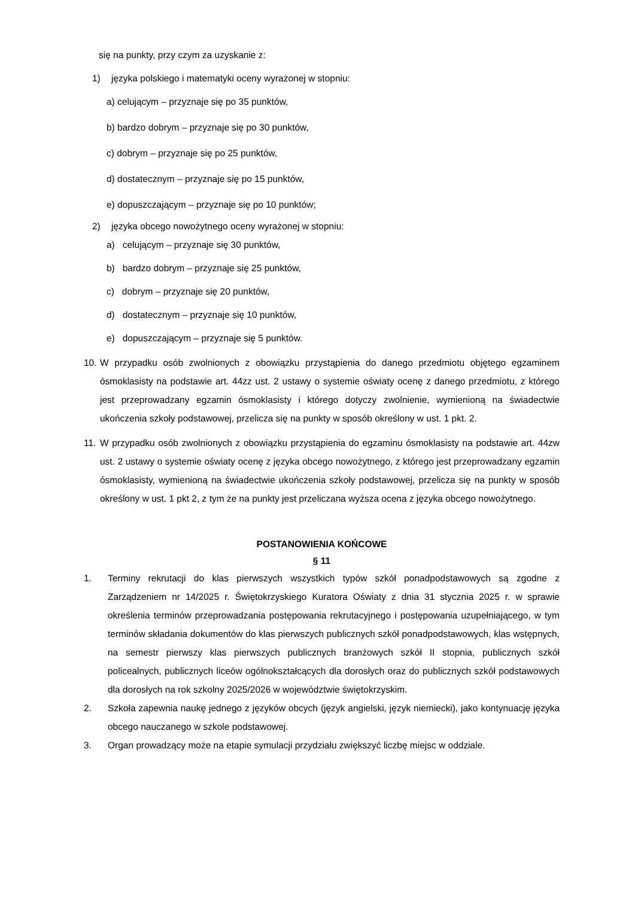się na punkty, przy czym za uzyskanie z:
1) języka polskiego i matematyki oceny wyrażonej w stopniu:
a) celującym – przyznaje się po 35 punktów,
b) bardzo dobrym – przyznaje się po 30 punktów,
c) dobrym – przyznaje się po 25 punktów,
d) dostatecznym – przyznaje się po 15 punktów,
e) dopuszczającym – przyznaje się po 10 punktów;
2) języka obcego nowożytnego oceny wyrażonej w stopniu:
a) celującym – przyznaje się 30 punktów,
b) bardzo dobrym – przyznaje się 25 punktów,
c) dobrym – przyznaje się 20 punktów,
d) dostatecznym – przyznaje się 10 punktów,
e) dopuszczającym – przyznaje się 5 punktów.
10. W przypadku osób zwolnionych z obowiązku przystąpienia do danego przedmiotu objętego egzaminem ósmoklasisty na podstawie art. 44zz ust. 2 ustawy o systemie oświaty ocenę z danego przedmiotu, z którego jest przeprowadzany egzamin ósmoklasisty i którego dotyczy zwolnienie, wymienioną na świadectwie ukończenia szkoły podstawowej, przelicza się na punkty w sposób określony w ust. 1 pkt. 2.
11. W przypadku osób zwolnionych z obowiązku przystąpienia do egzaminu ósmoklasisty na podstawie art. 44zw ust. 2 ustawy o systemie oświaty ocenę z języka obcego nowożytnego, z którego jest przeprowadzany egzamin ósmoklasisty, wymienioną na świadectwie ukończenia szkoły podstawowej, przelicza się na punkty w sposób określony w ust. 1 pkt 2, z tym że na punkty jest przeliczana wyższa ocena z języka obcego nowożytnego.
POSTANOWIENIA KOŃCOWE
§ 11
1. Terminy rekrutacji do klas pierwszych wszystkich typów szkół ponadpodstawowych są zgodne z Zarządzeniem nr 14/2025 r. Świętokrzyskiego Kuratora Oświaty z dnia 31 stycznia 2025 r. w sprawie określenia terminów przeprowadzania postępowania rekrutacyjnego i postępowania uzupełniającego, w tym terminów składania dokumentów do klas pierwszych publicznych szkół ponadpodstawowych, klas wstępnych, na semestr pierwszy klas pierwszych publicznych branżowych szkół II stopnia, publicznych szkół policealnych, publicznych liceów ogólnokształcących dla dorosłych oraz do publicznych szkół podstawowych dla dorosłych na rok szkolny 2025/2026 w województwie świętokrzyskim.
2. Szkoła zapewnia naukę jednego z języków obcych (język angielski, język niemiecki), jako kontynuację języka obcego nauczanego w szkole podstawowej.
3. Organ prowadzący może na etapie symulacji przydziału zwiększyć liczbę miejsc w oddziale.